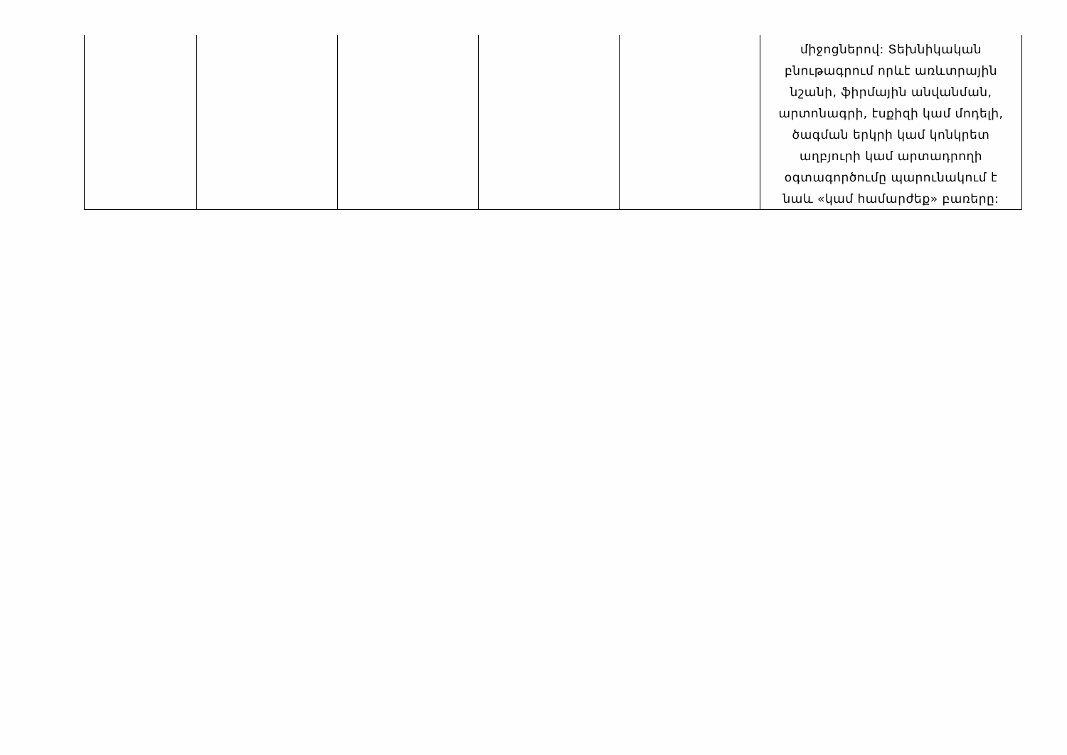| | | | | | միջոցներով: Տեխնիկական բնութագրում որևէ առևտրային նշանի, ֆիրմային անվանման, արտոնագրի, էսքիզի կամ մոդելի, ծագման երկրի կամ կոնկրետ աղբյուրի կամ արտադրողի օգտագործումը պարունակում է նաև «կամ համարժեք» բառերը: |